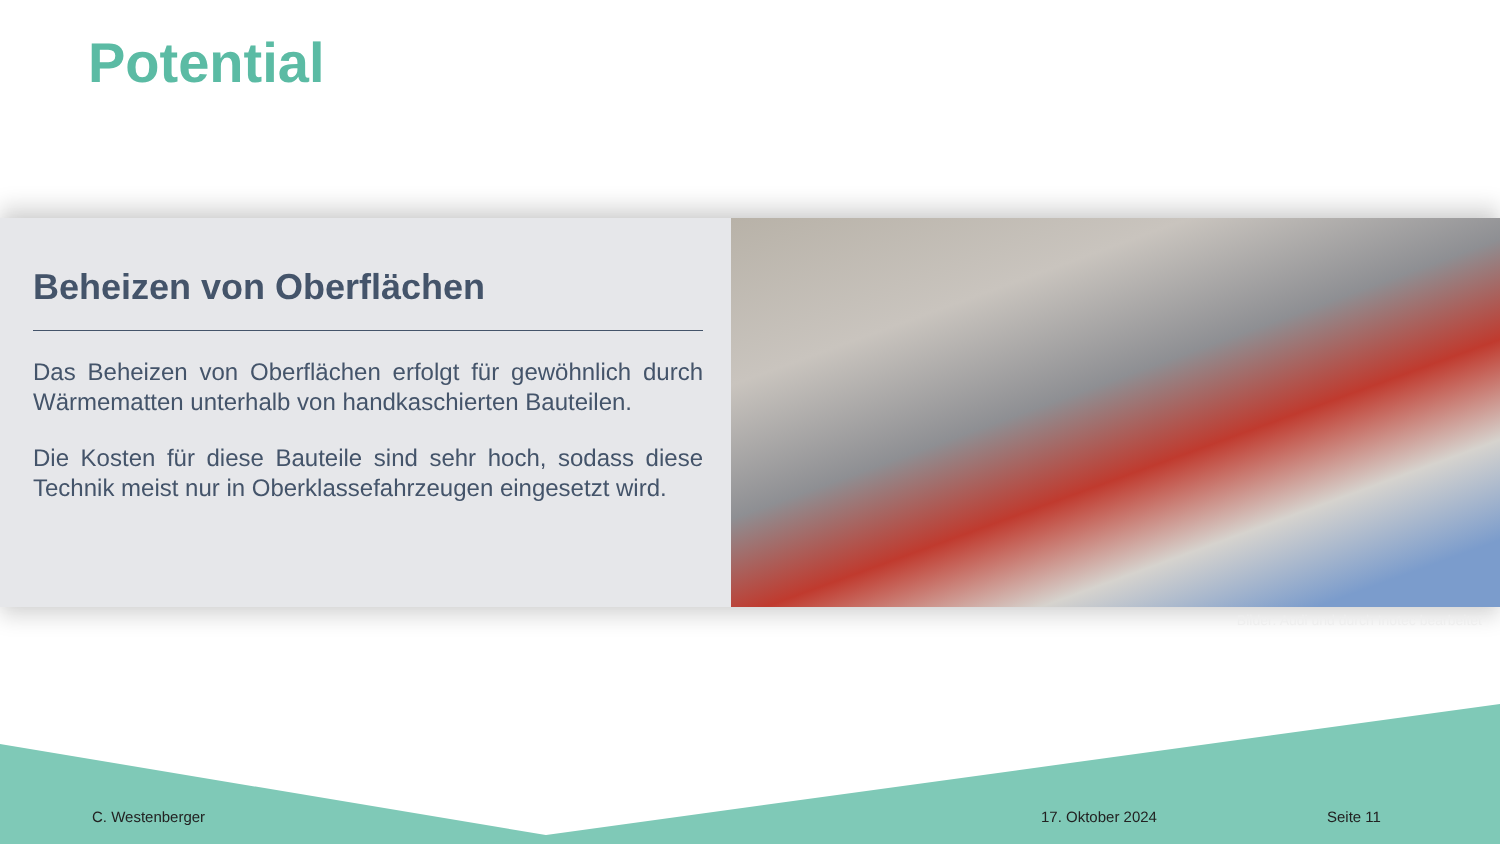Potential
Beheizen von Oberflächen
Das Beheizen von Oberflächen erfolgt für gewöhnlich durch Wärmematten unterhalb von handkaschierten Bauteilen.
Die Kosten für diese Bauteile sind sehr hoch, sodass diese Technik meist nur in Oberklassefahrzeugen eingesetzt wird.
Bilder: Audi und durch Inotec bearbeitet
C. Westenberger 17. Oktober 2024 Seite 11